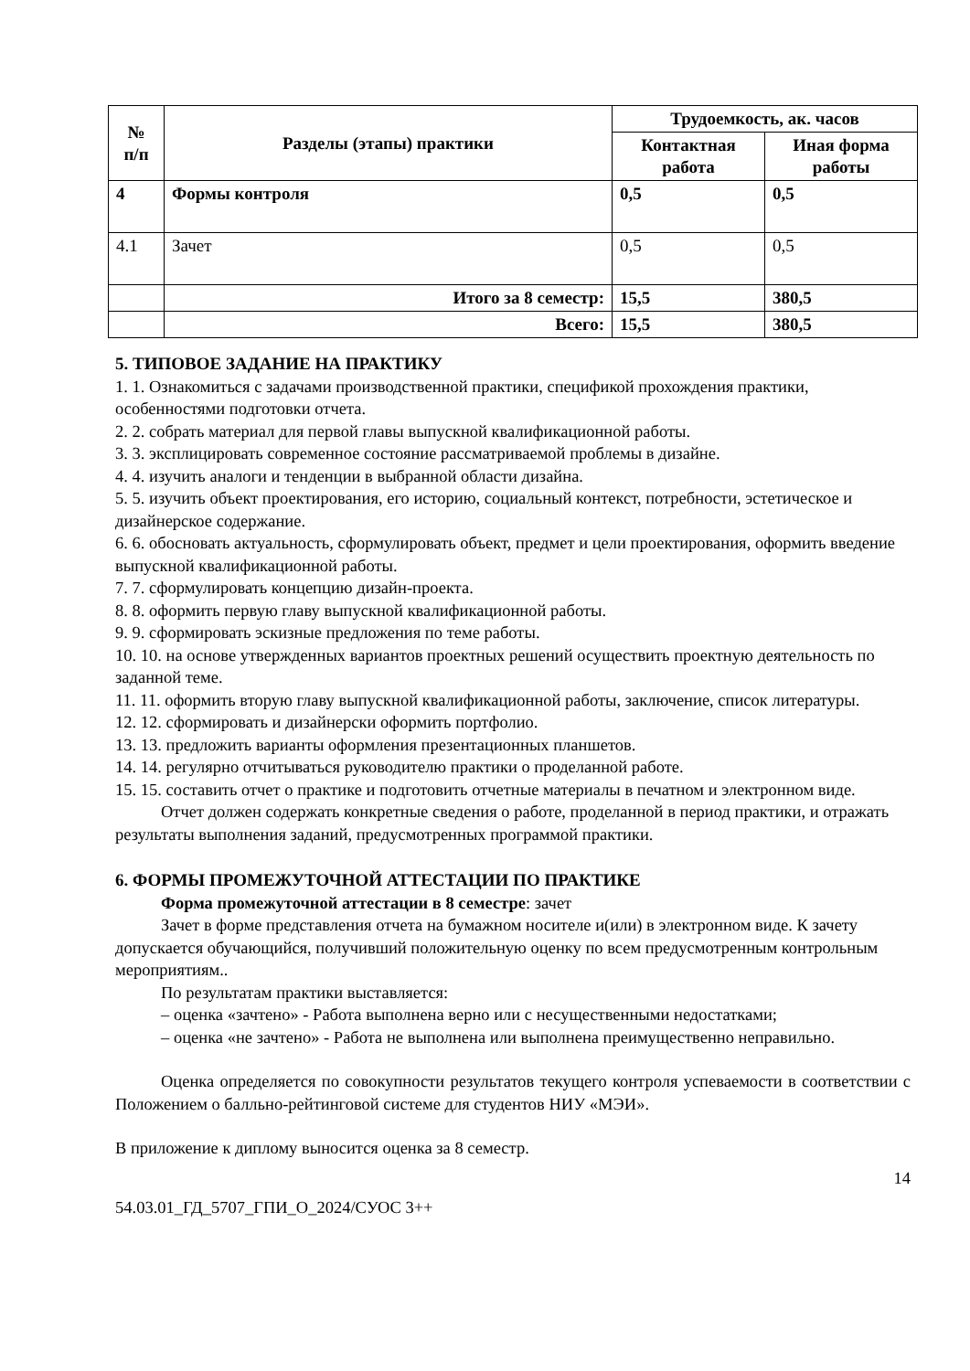| № п/п | Разделы (этапы) практики | Трудоемкость, ак. часов | |
| --- | --- | --- | --- |
| | | Контактная работа | Иная форма работы |
| 4 | Формы контроля | 0,5 | 0,5 |
| 4.1 | Зачет | 0,5 | 0,5 |
| | Итого за 8 семестр: | 15,5 | 380,5 |
| | Всего: | 15,5 | 380,5 |
5. ТИПОВОЕ ЗАДАНИЕ НА ПРАКТИКУ
1. 1. Ознакомиться с задачами производственной практики, спецификой прохождения практики, особенностями подготовки отчета.
2. 2. собрать материал для первой главы выпускной квалификационной работы.
3. 3. эксплицировать современное состояние рассматриваемой проблемы в дизайне.
4. 4. изучить аналоги и тенденции в выбранной области дизайна.
5. 5. изучить объект проектирования, его историю, социальный контекст, потребности, эстетическое и дизайнерское содержание.
6. 6. обосновать актуальность, сформулировать объект, предмет и цели проектирования, оформить введение выпускной квалификационной работы.
7. 7. сформулировать концепцию дизайн-проекта.
8. 8. оформить первую главу выпускной квалификационной работы.
9. 9. сформировать эскизные предложения по теме работы.
10. 10. на основе утвержденных вариантов проектных решений осуществить проектную деятельность по заданной теме.
11. 11. оформить вторую главу выпускной квалификационной работы, заключение, список литературы.
12. 12. сформировать и дизайнерски оформить портфолио.
13. 13. предложить варианты оформления презентационных планшетов.
14. 14. регулярно отчитываться руководителю практики о проделанной работе.
15. 15. составить отчет о практике и подготовить отчетные материалы в печатном и электронном виде.
Отчет должен содержать конкретные сведения о работе, проделанной в период практики, и отражать результаты выполнения заданий, предусмотренных программой практики.
6. ФОРМЫ ПРОМЕЖУТОЧНОЙ АТТЕСТАЦИИ ПО ПРАКТИКЕ
Форма промежуточной аттестации в 8 семестре: зачет
Зачет в форме представления отчета на бумажном носителе и(или) в электронном виде. К зачету допускается обучающийся, получивший положительную оценку по всем предусмотренным контрольным мероприятиям..
По результатам практики выставляется:
– оценка «зачтено» - Работа выполнена верно или с несущественными недостатками;
– оценка «не зачтено» - Работа не выполнена или выполнена преимущественно неправильно.
Оценка определяется по совокупности результатов текущего контроля успеваемости в соответствии с Положением о балльно-рейтинговой системе для студентов НИУ «МЭИ».
В приложение к диплому выносится оценка за 8 семестр.
14
54.03.01_ГД_5707_ГПИ_О_2024/СУОС 3++